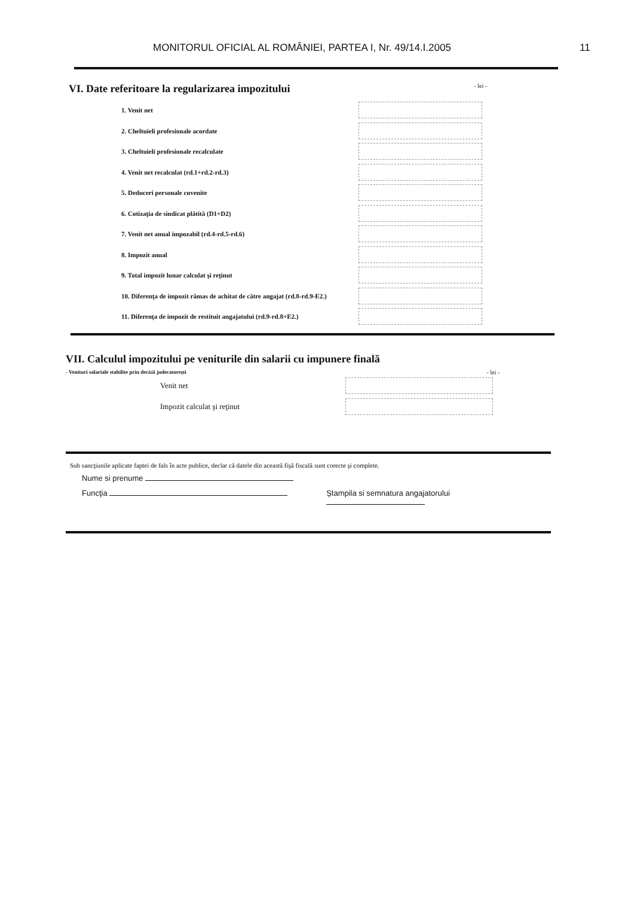MONITORUL OFICIAL AL ROMÂNIEI, PARTEA I, Nr. 49/14.I.2005 11
VI. Date referitoare la regularizarea impozitului - lei -
1. Venit net
2. Cheltuieli profesionale acordate
3. Cheltuieli profesionale recalculate
4. Venit net recalculat (rd.1+rd.2-rd.3)
5. Deduceri personale cuvenite
6. Cotizaţia de sindicat plătită (D1+D2)
7. Venit net anual impozabil (rd.4-rd.5-rd.6)
8. Impozit anual
9. Total impozit lunar calculat şi reţinut
10. Diferenţa de impozit rămas de achitat de către angajat (rd.8-rd.9-E2.)
11. Diferenţa de impozit de restituit angajatului (rd.9-rd.8+E2.)
VII. Calculul impozitului pe veniturile din salarii cu impunere finală
- Venituri salariale stabilite prin decizii judecatoreşti - lei -
Venit net
Impozit calculat şi reţinut
Sub sancţiunile aplicate faptei de fals în acte publice, declar că datele din această fişă fiscală sunt corecte şi complete.
Nume si prenume
Funcţia Ştampila si semnatura angajatorului